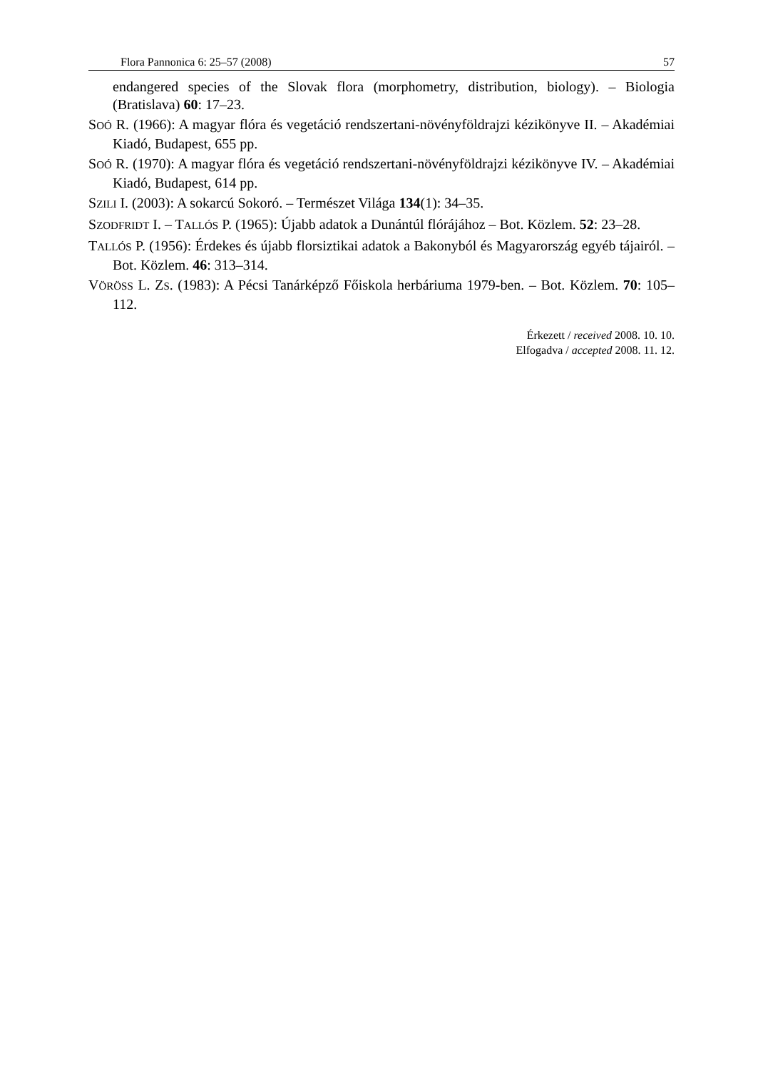Flora Pannonica 6: 25–57 (2008) 57
endangered species of the Slovak flora (morphometry, distribution, biology). – Biologia (Bratislava) 60: 17–23.
SOÓ R. (1966): A magyar flóra és vegetáció rendszertani-növényföldrajzi kézikönyve II. – Akadémiai Kiadó, Budapest, 655 pp.
SOÓ R. (1970): A magyar flóra és vegetáció rendszertani-növényföldrajzi kézikönyve IV. – Akadémiai Kiadó, Budapest, 614 pp.
SZILI I. (2003): A sokarcú Sokoró. – Természet Világa 134(1): 34–35.
SZODFRIDT I. – TALLÓS P. (1965): Újabb adatok a Dunántúl flórájához – Bot. Közlem. 52: 23–28.
TALLÓS P. (1956): Érdekes és újabb florsiztikai adatok a Bakonyból és Magyarország egyéb tájairól. – Bot. Közlem. 46: 313–314.
VÖRÖSS L. ZS. (1983): A Pécsi Tanárképző Főiskola herbáriuma 1979-ben. – Bot. Közlem. 70: 105–112.
Érkezett / received 2008. 10. 10.
Elfogadva / accepted 2008. 11. 12.